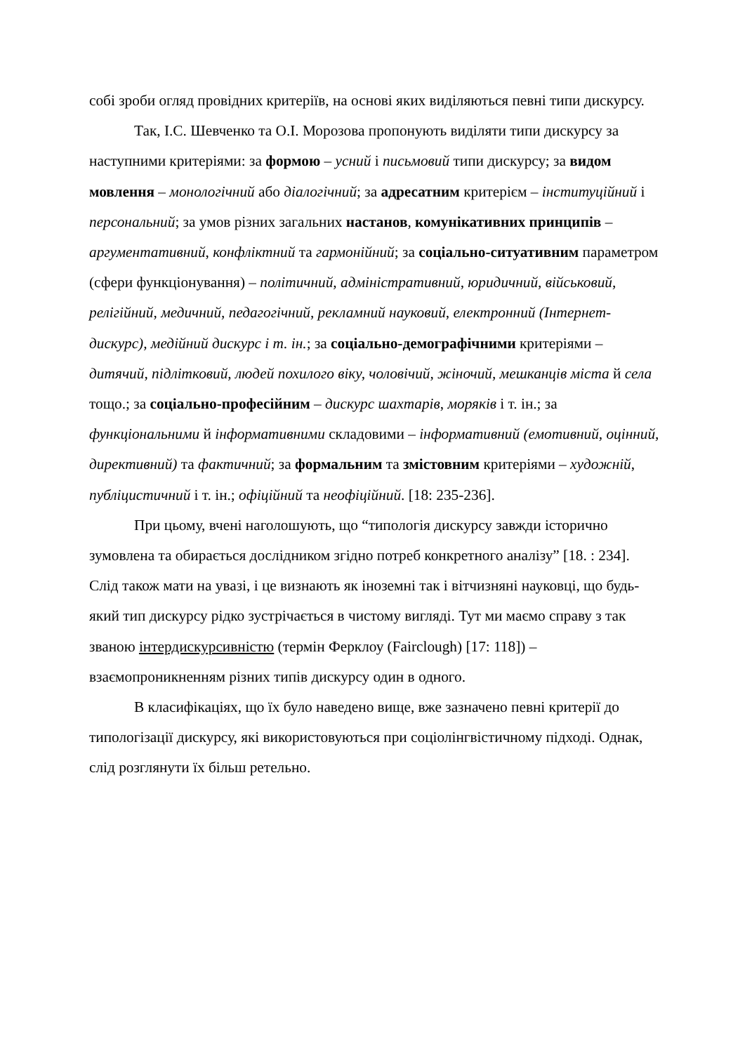собі зроби огляд провідних критеріїв, на основі яких виділяються певні типи дискурсу.
Так, І.С. Шевченко та О.І. Морозова пропонують виділяти типи дискурсу за наступними критеріями: за формою – усний і письмовий типи дискурсу; за видом мовлення – монологічний або діалогічний; за адресатним критерієм – інституційний і персональний; за умов різних загальних настанов, комунікативних принципів – аргументативний, конфліктний та гармонійний; за соціально-ситуативним параметром (сфери функціонування) – політичний, адміністративний, юридичний, військовий, релігійний, медичний, педагогічний, рекламний науковий, електронний (Інтернет-дискурс), медійний дискурс і т. ін.; за соціально-демографічними критеріями – дитячий, підлітковий, людей похилого віку, чоловічий, жіночий, мешканців міста й села тощо.; за соціально-професійним – дискурс шахтарів, моряків і т. ін.; за функціональними й інформативними складовими – інформативний (емотивний, оцінний, директивний) та фактичний; за формальним та змістовним критеріями – художній, публіцистичний і т. ін.; офіційний та неофіційний. [18: 235-236].
При цьому, вчені наголошують, що “типологія дискурсу завжди історично зумовлена та обирається дослідником згідно потреб конкретного аналізу” [18. : 234]. Слід також мати на увазі, і це визнають як іноземні так і вітчизняні науковці, що будь-який тип дискурсу рідко зустрічається в чистому вигляді. Тут ми маємо справу з так званою інтердискурсивністю (термін Ферклоу (Fairclough) [17: 118]) – взаємопроникненням різних типів дискурсу один в одного.
В класифікаціях, що їх було наведено вище, вже зазначено певні критерії до типологізації дискурсу, які використовуються при соціолінгвістичному підході. Однак, слід розглянути їх більш ретельно.